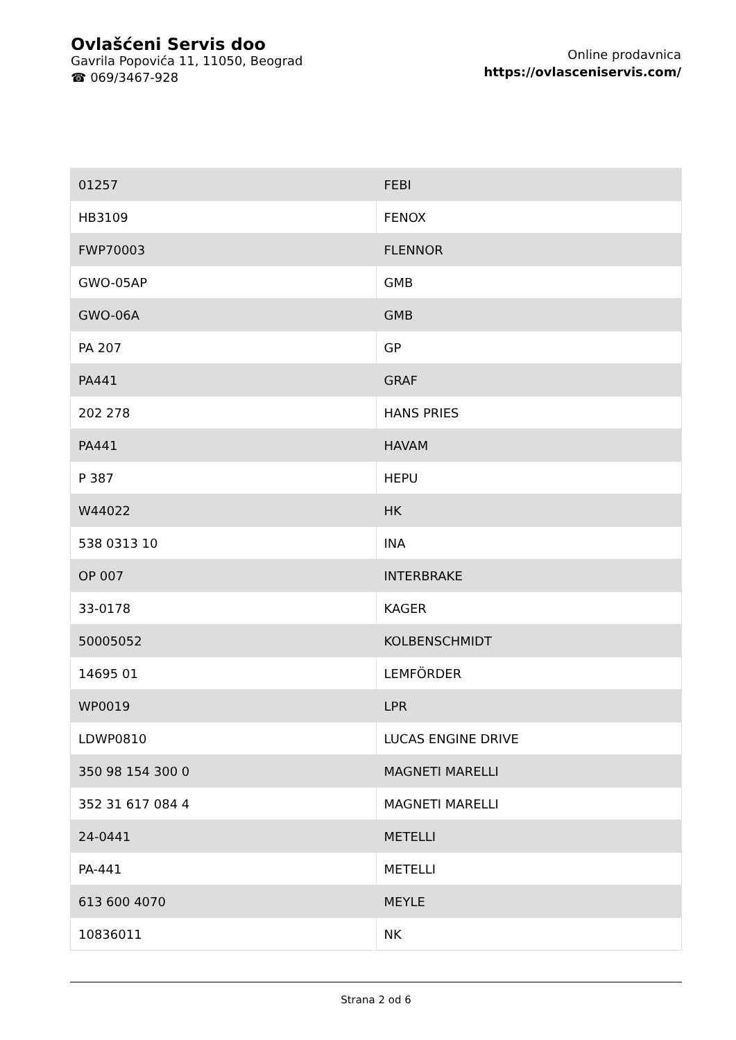Ovlašćeni Servis doo
Gavrila Popovića 11, 11050, Beograd
☎ 069/3467-928
Online prodavnica
https://ovlasceniservis.com/
| 01257 | FEBI |
| HB3109 | FENOX |
| FWP70003 | FLENNOR |
| GWO-05AP | GMB |
| GWO-06A | GMB |
| PA 207 | GP |
| PA441 | GRAF |
| 202 278 | HANS PRIES |
| PA441 | HAVAM |
| P 387 | HEPU |
| W44022 | HK |
| 538 0313 10 | INA |
| OP 007 | INTERBRAKE |
| 33-0178 | KAGER |
| 50005052 | KOLBENSCHMIDT |
| 14695 01 | LEMFÖRDER |
| WP0019 | LPR |
| LDWP0810 | LUCAS ENGINE DRIVE |
| 350 98 154 300 0 | MAGNETI MARELLI |
| 352 31 617 084 4 | MAGNETI MARELLI |
| 24-0441 | METELLI |
| PA-441 | METELLI |
| 613 600 4070 | MEYLE |
| 10836011 | NK |
Strana 2 od 6